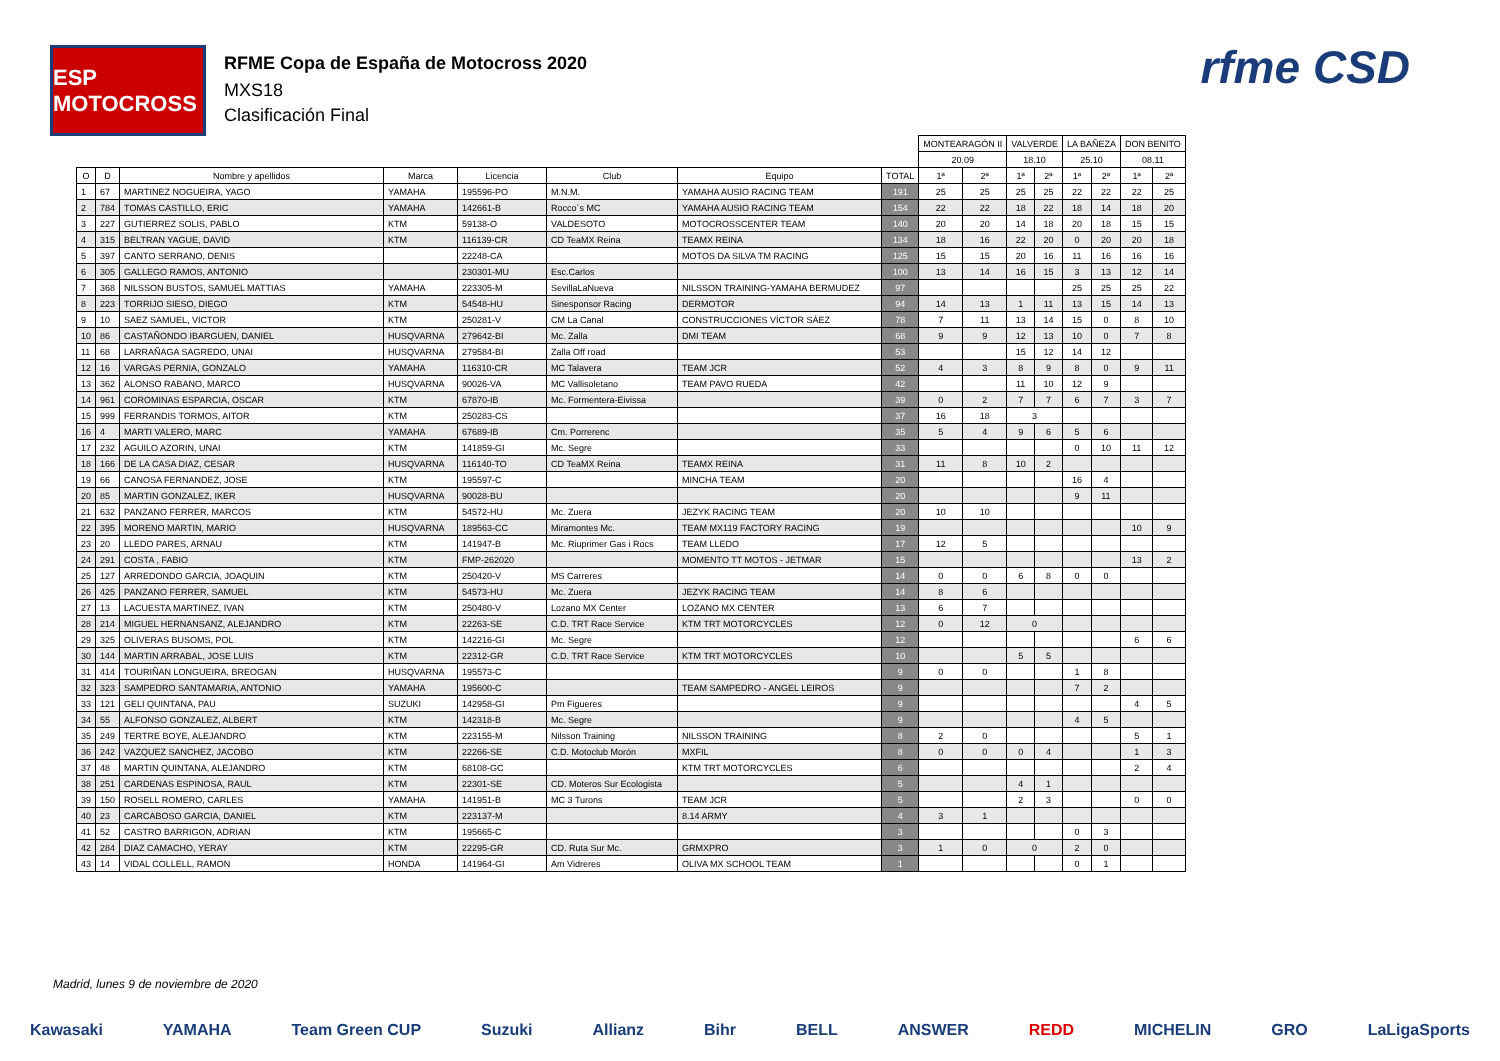ESP MOTOCROSS
RFME Copa de España de Motocross 2020
MXS18
Clasificación Final
rfme CSD
| | | | | | | | | MONTEARAGÓN II | | VALVERDE | | LA BAÑEZA | | DON BENITO | |
| --- | --- | --- | --- | --- | --- | --- | --- | --- | --- | --- | --- | --- | --- | --- | --- |
| | | | | | | | | 20.09 | | 18.10 | | 25.10 | | 08.11 | |
| O | D | Nombre y apellidos | Marca | Licencia | Club | Equipo | TOTAL | 1ª | 2ª | 1ª | 2ª | 1ª | 2ª | 1ª | 2ª |
| 1 | 67 | MARTINEZ NOGUEIRA, YAGO | YAMAHA | 195596-PO | M.N.M. | YAMAHA AUSIO RACING TEAM | 191 | 25 | 25 | 25 | 25 | 22 | 22 | 22 | 25 |
| 2 | 784 | TOMAS CASTILLO, ERIC | YAMAHA | 142661-B | Rocco´s MC | YAMAHA AUSIO RACING TEAM | 154 | 22 | 22 | 18 | 22 | 18 | 14 | 18 | 20 |
| 3 | 227 | GUTIERREZ SOLIS, PABLO | KTM | 59138-O | VALDESOTO | MOTOCROSSCENTER TEAM | 140 | 20 | 20 | 14 | 18 | 20 | 18 | 15 | 15 |
| 4 | 315 | BELTRAN YAGUE, DAVID | KTM | 116139-CR | CD TeaMX Reina | TEAMX REINA | 134 | 18 | 16 | 22 | 20 | 0 | 20 | 20 | 18 |
| 5 | 397 | CANTO SERRANO, DENIS | | 22248-CA | | MOTOS DA SILVA TM RACING | 125 | 15 | 15 | 20 | 16 | 11 | 16 | 16 | 16 |
| 6 | 305 | GALLEGO RAMOS, ANTONIO | | 230301-MU | Esc.Carlos | | 100 | 13 | 14 | 16 | 15 | 3 | 13 | 12 | 14 |
| 7 | 368 | NILSSON BUSTOS, SAMUEL MATTIAS | YAMAHA | 223305-M | SevillaLaNueva | NILSSON TRAINING-YAMAHA BERMUDEZ | 97 | | | | | 25 | 25 | 25 | 22 |
| 8 | 223 | TORRIJO SIESO, DIEGO | KTM | 54548-HU | Sinesponsor Racing | DERMOTOR | 94 | 14 | 13 | 1 | 11 | 13 | 15 | 14 | 13 |
| 9 | 10 | SAEZ SAMUEL, VICTOR | KTM | 250281-V | CM La Canal | CONSTRUCCIONES VÍCTOR SÁEZ | 78 | 7 | 11 | 13 | 14 | 15 | 0 | 8 | 10 |
| 10 | 86 | CASTAÑONDO IBARGUEN, DANIEL | HUSQVARNA | 279642-BI | Mc. Zalla | DMI TEAM | 68 | 9 | 9 | 12 | 13 | 10 | 0 | 7 | 8 |
| 11 | 68 | LARRAÑAGA SAGREDO, UNAI | HUSQVARNA | 279584-BI | Zalla Off road | | 53 | | | 15 | 12 | 14 | 12 | | |
| 12 | 16 | VARGAS PERNIA, GONZALO | YAMAHA | 116310-CR | MC Talavera | TEAM JCR | 52 | 4 | 3 | 8 | 9 | 8 | 0 | 9 | 11 |
| 13 | 362 | ALONSO RABANO, MARCO | HUSQVARNA | 90026-VA | MC Vallisoletano | TEAM PAVO RUEDA | 42 | | | 11 | 10 | 12 | 9 | | |
| 14 | 961 | COROMINAS ESPARCIA, OSCAR | KTM | 67870-IB | Mc. Formentera-Eivissa | | 39 | 0 | 2 | 7 | 7 | 6 | 7 | 3 | 7 |
| 15 | 999 | FERRANDIS TORMOS, AITOR | KTM | 250283-CS | | | 37 | 16 | 18 | 3 | | | | | |
| 16 | 4 | MARTI VALERO, MARC | YAMAHA | 67689-IB | Cm. Porrerenc | | 35 | 5 | 4 | 9 | 6 | 5 | 6 | | |
| 17 | 232 | AGUILO AZORIN, UNAI | KTM | 141859-GI | Mc. Segre | | 33 | | | | | 0 | 10 | 11 | 12 |
| 18 | 166 | DE LA CASA DIAZ, CESAR | HUSQVARNA | 116140-TO | CD TeaMX Reina | TEAMX REINA | 31 | 11 | 8 | 10 | 2 | | | | |
| 19 | 66 | CANOSA FERNANDEZ, JOSE | KTM | 195597-C | | MINCHA TEAM | 20 | | | | | 16 | 4 | | |
| 20 | 85 | MARTIN GONZALEZ, IKER | HUSQVARNA | 90028-BU | | | 20 | | | | | 9 | 11 | | |
| 21 | 632 | PANZANO FERRER, MARCOS | KTM | 54572-HU | Mc. Zuera | JEZYK RACING TEAM | 20 | 10 | 10 | | | | | | |
| 22 | 395 | MORENO MARTIN, MARIO | HUSQVARNA | 189563-CC | Miramontes Mc. | TEAM MX119 FACTORY RACING | 19 | | | | | | | 10 | 9 |
| 23 | 20 | LLEDO PARES, ARNAU | KTM | 141947-B | Mc. Riuprimer Gas i Rocs | TEAM LLEDO | 17 | 12 | 5 | | | | | | |
| 24 | 291 | COSTA , FABIO | KTM | FMP-262020 | | MOMENTO TT MOTOS - JETMAR | 15 | | | | | | | 13 | 2 |
| 25 | 127 | ARREDONDO GARCIA, JOAQUIN | KTM | 250420-V | MS Carreres | | 14 | 0 | 0 | 6 | 8 | 0 | 0 | | |
| 26 | 425 | PANZANO FERRER, SAMUEL | KTM | 54573-HU | Mc. Zuera | JEZYK RACING TEAM | 14 | 8 | 6 | | | | | | |
| 27 | 13 | LACUESTA MARTINEZ, IVAN | KTM | 250480-V | Lozano MX Center | LOZANO MX CENTER | 13 | 6 | 7 | | | | | | |
| 28 | 214 | MIGUEL HERNANSANZ, ALEJANDRO | KTM | 22263-SE | C.D. TRT Race Service | KTM TRT MOTORCYCLES | 12 | 0 | 12 | 0 | | | | | |
| 29 | 325 | OLIVERAS BUSOMS, POL | KTM | 142216-GI | Mc. Segre | | 12 | | | | | | | 6 | 6 |
| 30 | 144 | MARTIN ARRABAL, JOSE LUIS | KTM | 22312-GR | C.D. TRT Race Service | KTM TRT MOTORCYCLES | 10 | | | 5 | 5 | | | | |
| 31 | 414 | TOURIÑAN LONGUEIRA, BREOGAN | HUSQVARNA | 195573-C | | | 9 | 0 | 0 | | | 1 | 8 | | |
| 32 | 323 | SAMPEDRO SANTAMARIA, ANTONIO | YAMAHA | 195600-C | | TEAM SAMPEDRO - ANGEL LEIROS | 9 | | | | | 7 | 2 | | |
| 33 | 121 | GELI QUINTANA, PAU | SUZUKI | 142958-GI | Pm Figueres | | 9 | | | | | | | 4 | 5 |
| 34 | 55 | ALFONSO GONZALEZ, ALBERT | KTM | 142318-B | Mc. Segre | | 9 | | | | | 4 | 5 | | |
| 35 | 249 | TERTRE BOYE, ALEJANDRO | KTM | 223155-M | Nilsson Training | NILSSON TRAINING | 8 | 2 | 0 | | | | | 5 | 1 |
| 36 | 242 | VAZQUEZ SANCHEZ, JACOBO | KTM | 22266-SE | C.D. Motoclub Morón | MXFIL | 8 | 0 | 0 | 0 | 4 | | | 1 | 3 |
| 37 | 48 | MARTIN QUINTANA, ALEJANDRO | KTM | 68108-GC | | KTM TRT MOTORCYCLES | 6 | | | | | | | 2 | 4 |
| 38 | 251 | CARDENAS ESPINOSA, RAUL | KTM | 22301-SE | CD. Moteros Sur Ecologista | | 5 | | | 4 | 1 | | | | |
| 39 | 150 | ROSELL ROMERO, CARLES | YAMAHA | 141951-B | MC 3 Turons | TEAM JCR | 5 | | | 2 | 3 | | | 0 | 0 |
| 40 | 23 | CARCABOSO GARCIA, DANIEL | KTM | 223137-M | | 8.14 ARMY | 4 | 3 | 1 | | | | | | |
| 41 | 52 | CASTRO BARRIGON, ADRIAN | KTM | 195665-C | | | 3 | | | | | 0 | 3 | | |
| 42 | 284 | DIAZ CAMACHO, YERAY | KTM | 22295-GR | CD. Ruta Sur Mc. | GRMXPRO | 3 | 1 | 0 | 0 | | 2 | 0 | | |
| 43 | 14 | VIDAL COLLELL, RAMON | HONDA | 141964-GI | Am Vidreres | OLIVA MX SCHOOL TEAM | 1 | | | | | 0 | 1 | | |
Madrid, lunes 9 de noviembre de 2020
Kawasaki YAMAHA Team Green CUP Suzuki Allianz Bihr BELL ANSWER REDD MICHELIN GRO LaLigaSports